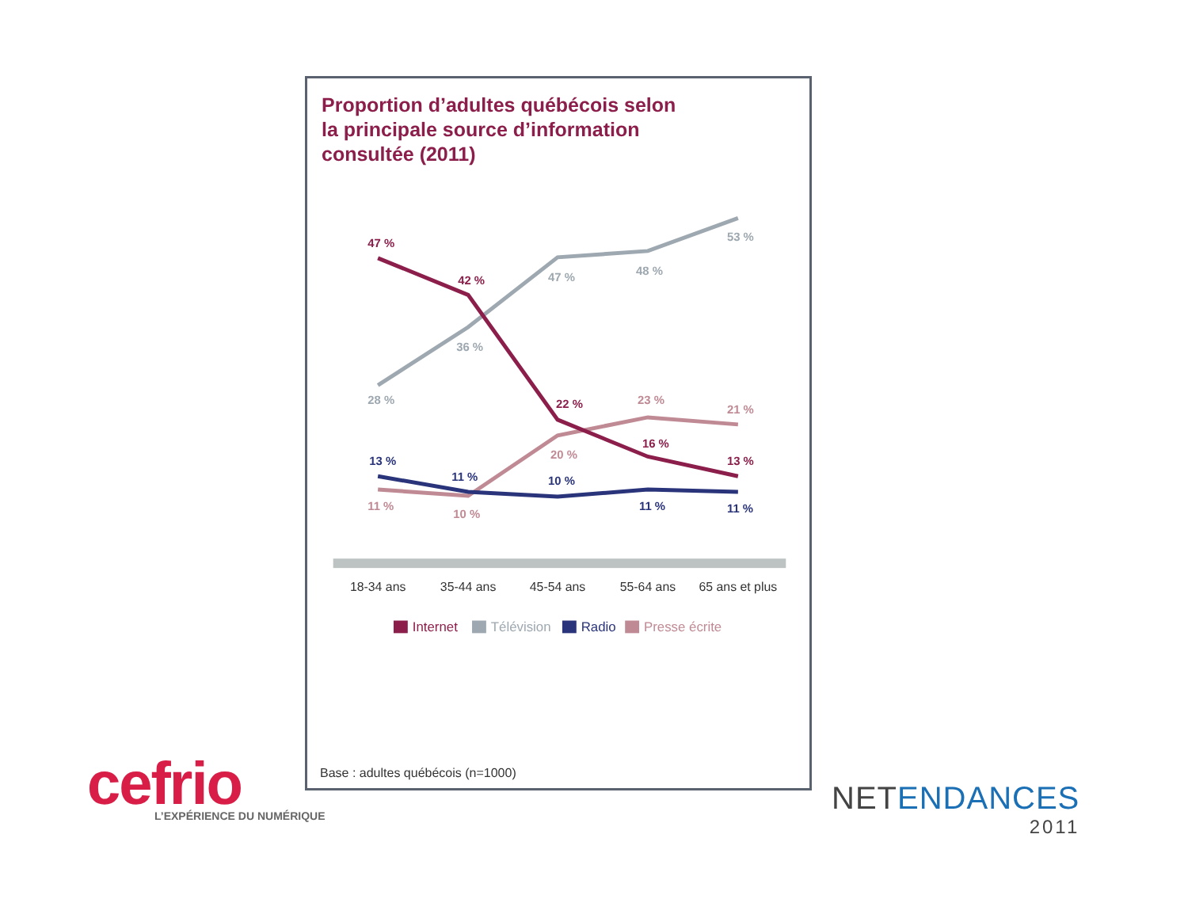Proportion d’adultes québécois selon
la principale source d’information
consultée (2011)
47 %
42 %
22 %
16 %
13 %
28 %
36 %
47 %
48 %
53 %
11 %
10 %
20 %
23 %
21 %
13 %
11 %
10 %
11 %
11 %
18-34 ans
35-44 ans
45-54 ans
55-64 ans
65 ans et plus
Internet
Télévision
Radio
Presse écrite
Base : adultes québécois (n=1000)
cefrio
L’EXPÉRIENCE DU NUMÉRIQUE
NETENDANCES
2011